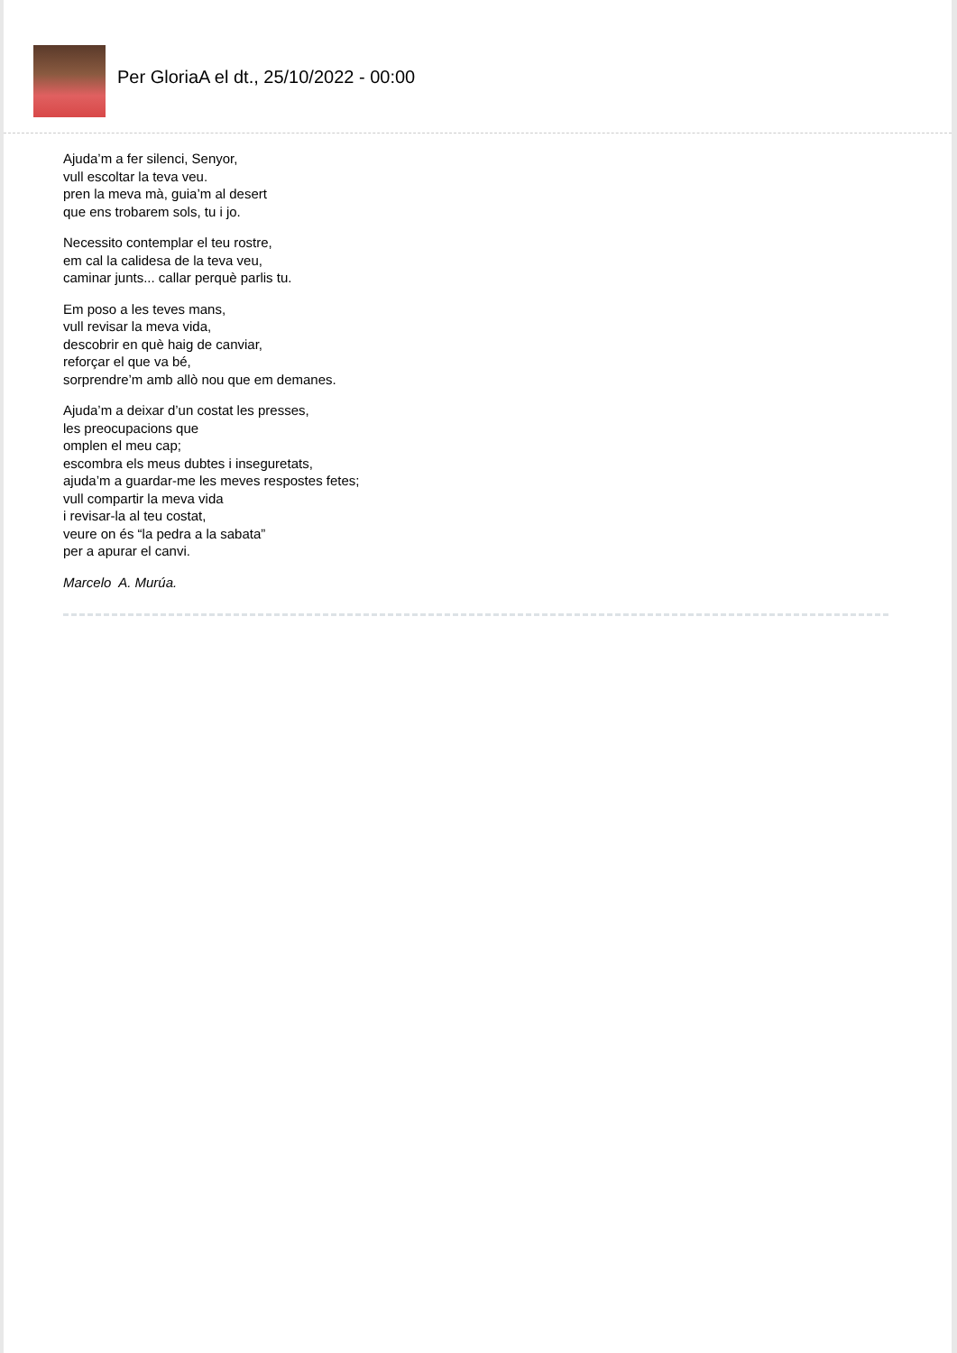Per GloriaA el dt., 25/10/2022 - 00:00
Ajuda’m a fer silenci, Senyor,
vull escoltar la teva veu.
pren la meva mà, guia’m al desert
que ens trobarem sols, tu i jo.
Necessito contemplar el teu rostre,
em cal la calidesa de la teva veu,
caminar junts... callar perquè parlis tu.
Em poso a les teves mans,
vull revisar la meva vida,
descobrir en què haig de canviar,
reforçar el que va bé,
sorprendre’m amb allò nou que em demanes.
Ajuda’m a deixar d’un costat les presses,
les preocupacions que
omplen el meu cap;
escombra els meus dubtes i inseguretats,
ajuda’m a guardar-me les meves respostes fetes;
vull compartir la meva vida
i revisar-la al teu costat,
veure on és “la pedra a la sabata”
per a apurar el canvi.
Marcelo A. Murúa.